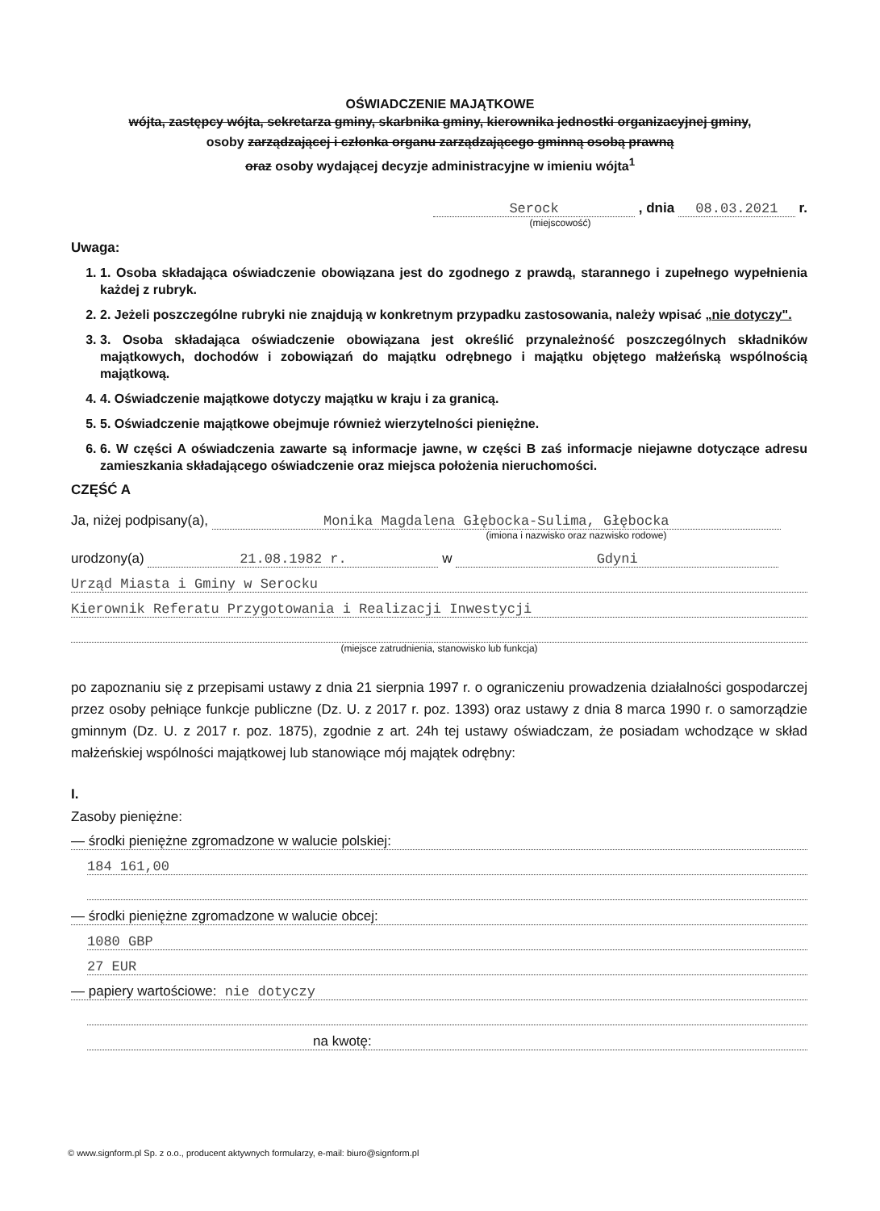OŚWIADCZENIE MAJĄTKOWE
wójta, zastępcy wójta, sekretarza gminy, skarbnika gminy, kierownika jednostki organizacyjnej gminy,
osoby zarządzającej i członka organu zarządzającego gminną osobą prawną
oraz osoby wydającej decyzje administracyjne w imieniu wójta<sup>1</sup>
Serock , dnia 08.03.2021 r.
(miejscowość)
Uwaga:
1. 1. Osoba składająca oświadczenie obowiązana jest do zgodnego z prawdą, starannego i zupełnego wypełnienia każdej z rubryk.
2. 2. Jeżeli poszczególne rubryki nie znajdują w konkretnym przypadku zastosowania, należy wpisać „nie dotyczy".
3. 3. Osoba składająca oświadczenie obowiązana jest określić przynależność poszczególnych składników majątkowych, dochodów i zobowiązań do majątku odrębnego i majątku objętego małżeńską wspólnością majątkową.
4. 4. Oświadczenie majątkowe dotyczy majątku w kraju i za granicą.
5. 5. Oświadczenie majątkowe obejmuje również wierzytelności pieniężne.
6. 6. W części A oświadczenia zawarte są informacje jawne, w części B zaś informacje niejawne dotyczące adresu zamieszkania składającego oświadczenie oraz miejsca położenia nieruchomości.
CZĘŚĆ A
Ja, niżej podpisany(a), Monika Magdalena Głębocka-Sulima, Głębocka
(imiona i nazwisko oraz nazwisko rodowe)
urodzony(a) 21.08.1982 r. w Gdyni
Urząd Miasta i Gminy w Serocku
Kierownik Referatu Przygotowania i Realizacji Inwestycji
(miejsce zatrudnienia, stanowisko lub funkcja)
po zapoznaniu się z przepisami ustawy z dnia 21 sierpnia 1997 r. o ograniczeniu prowadzenia działalności gospodarczej przez osoby pełniące funkcje publiczne (Dz. U. z 2017 r. poz. 1393) oraz ustawy z dnia 8 marca 1990 r. o samorządzie gminnym (Dz. U. z 2017 r. poz. 1875), zgodnie z art. 24h tej ustawy oświadczam, że posiadam wchodzące w skład małżeńskiej wspólności majątkowej lub stanowiące mój majątek odrębny:
I.
Zasoby pieniężne:
— środki pieniężne zgromadzone w walucie polskiej:
184 161,00
— środki pieniężne zgromadzone w walucie obcej:
1080 GBP
27 EUR
— papiery wartościowe: nie dotyczy
na kwotę:
© www.signform.pl Sp. z o.o., producent aktywnych formularzy, e-mail: biuro@signform.pl